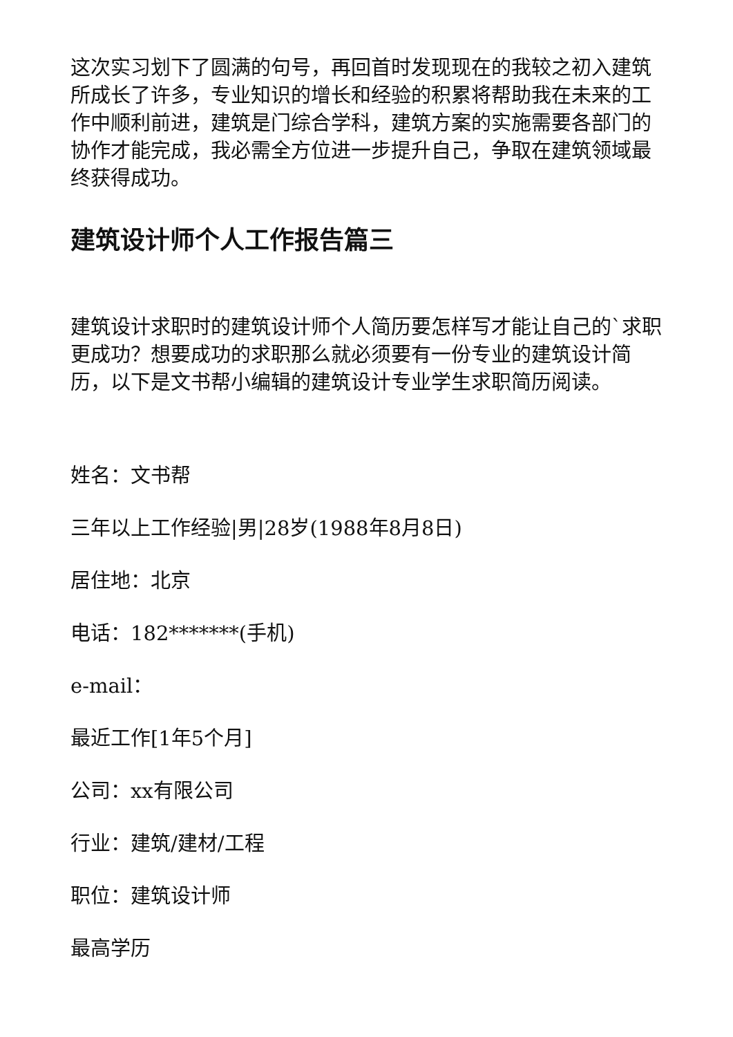这次实习划下了圆满的句号，再回首时发现现在的我较之初入建筑所成长了许多，专业知识的增长和经验的积累将帮助我在未来的工作中顺利前进，建筑是门综合学科，建筑方案的实施需要各部门的协作才能完成，我必需全方位进一步提升自己，争取在建筑领域最终获得成功。
建筑设计师个人工作报告篇三
建筑设计求职时的建筑设计师个人简历要怎样写才能让自己的`求职更成功？想要成功的求职那么就必须要有一份专业的建筑设计简历，以下是文书帮小编辑的建筑设计专业学生求职简历阅读。
姓名：文书帮
三年以上工作经验|男|28岁(1988年8月8日)
居住地：北京
电话：182*******(手机)
e-mail：
最近工作[1年5个月]
公司：xx有限公司
行业：建筑/建材/工程
职位：建筑设计师
最高学历